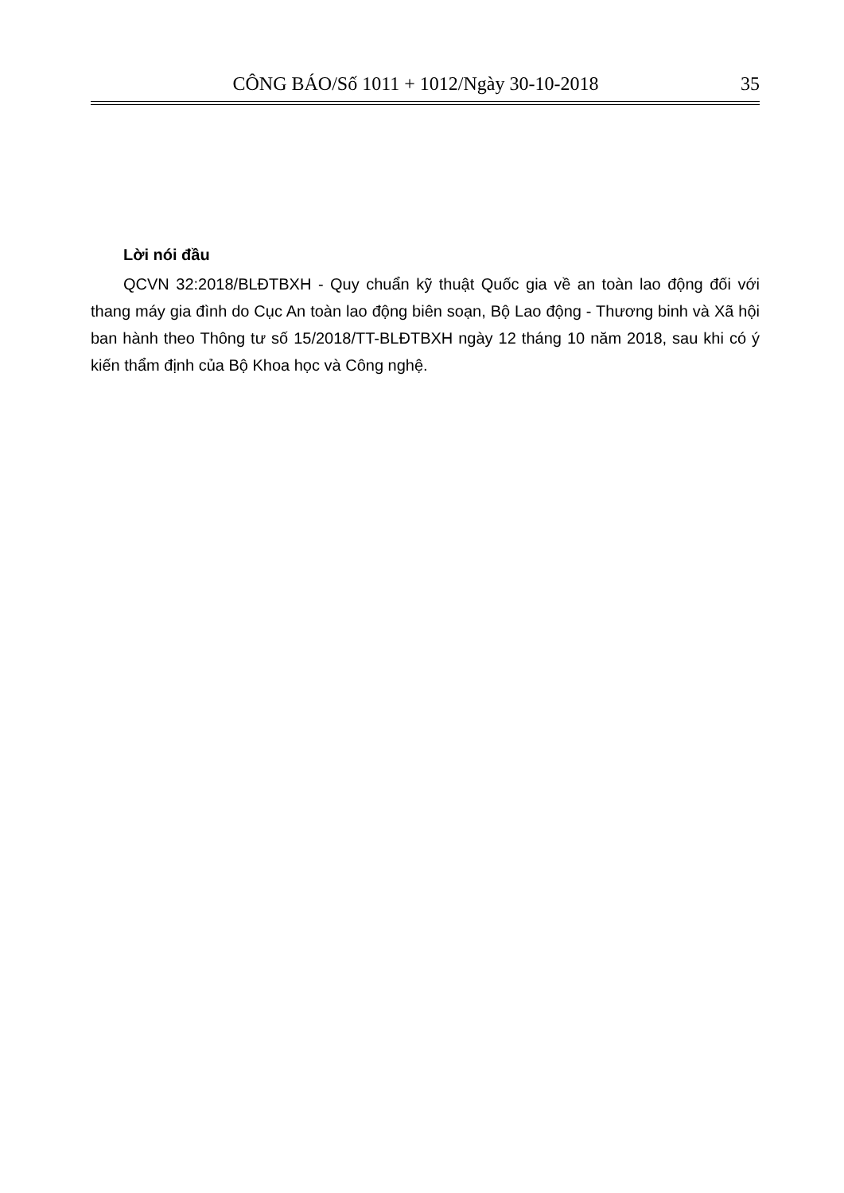CÔNG BÁO/Số 1011 + 1012/Ngày 30-10-2018 35
Lời nói đầu
QCVN 32:2018/BLĐTBXH - Quy chuẩn kỹ thuật Quốc gia về an toàn lao động đối với thang máy gia đình do Cục An toàn lao động biên soạn, Bộ Lao động - Thương binh và Xã hội ban hành theo Thông tư số 15/2018/TT-BLĐTBXH ngày 12 tháng 10 năm 2018, sau khi có ý kiến thẩm định của Bộ Khoa học và Công nghệ.